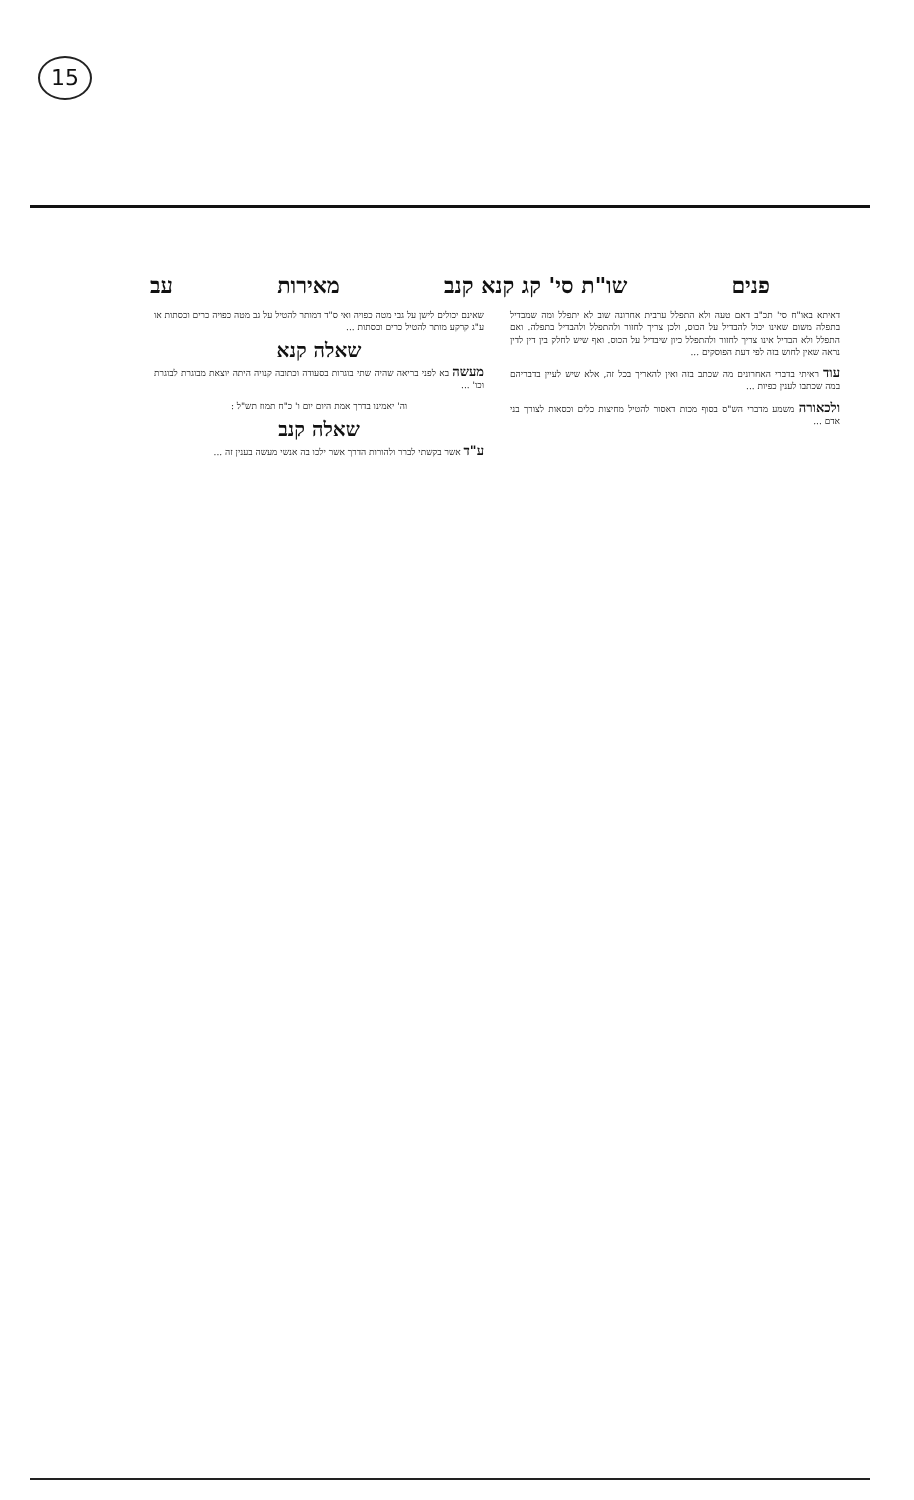15
פנים שו"ת סי' קג קנא קנב מאירות עב
דאיתא באו"ח סי' תכ"ב דאם טעה ולא התפלל ערבית אחרונה שוב לא יתפלל ומה שמבדיל בתפלה משום שאינו יכול להבדיל על הכוס, ולכן צריך לחזור ולהתפלל ולהבדיל בתפלה. ואם התפלל ולא הבדיל אינו צריך לחזור ולהתפלל כיון שיבדיל על הכוס. ואף שיש לחלק בין דין לדין נראה שאין לחוש בזה לפי דעת הפוסקים ...
עוד ראיתי בדברי האחרונים מה שכתב בזה ואין להאריך בכל זה, אלא שיש לעיין בדבריהם במה שכתבו לענין כפיות ...
ולכאורה משמע מדברי הש"ס בסוף מכות דאסור להטיל מחיצות כלים וכסאות לצורך בני אדם ...
שאינם יכולים לישן על גבי מטה כפויה ואי ס"ד דמותר להטיל על גב מטה כפויה כרים וכסתות או ע"ג קרקע מותר להטיל כרים וכסתות ...
שאלה קנא
מעשה בא לפני בריאה שהיה שתי בוגרות בסעודה וכתובה קנויה היתה יוצאת מבוגרת לבוגרת וכו' ...
וה' יאמינו בדרך אמת היום יום ו' כ"ח תמוז תש"ל :
שאלה קנב
ע"ד אשר בקשתי לברר ולהורות הדרך אשר ילכו בה אנשי מעשה בענין זה ...